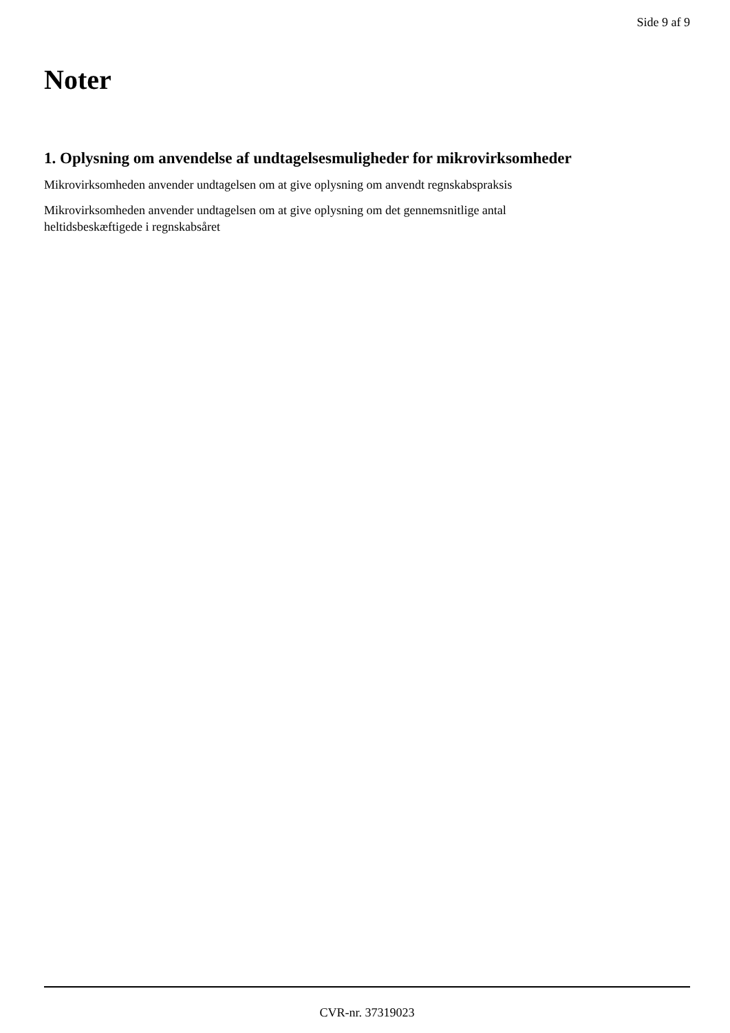Side 9 af 9
Noter
1. Oplysning om anvendelse af undtagelsesmuligheder for mikrovirksomheder
Mikrovirksomheden anvender undtagelsen om at give oplysning om anvendt regnskabspraksis
Mikrovirksomheden anvender undtagelsen om at give oplysning om det gennemsnitlige antal
heltidsbeskæftigede i regnskabsåret
CVR-nr. 37319023